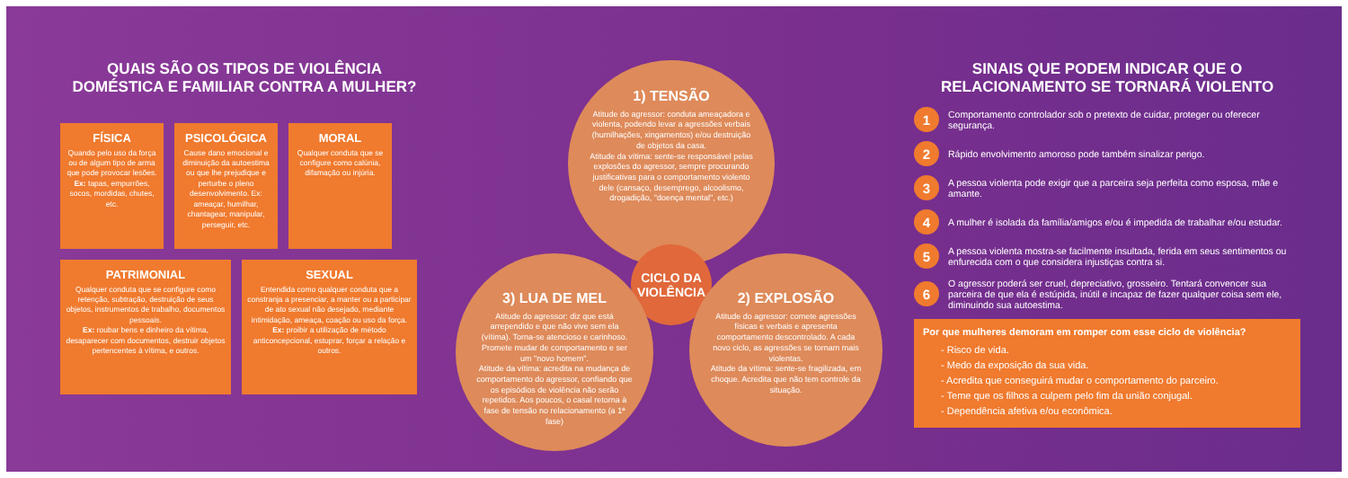QUAIS SÃO OS TIPOS DE VIOLÊNCIA DOMÉSTICA E FAMILIAR CONTRA A MULHER?
FÍSICA
Quando pelo uso da força ou de algum tipo de arma que pode provocar lesões.
Ex: tapas, empurrões, socos, mordidas, chutes, etc.
PSICOLÓGICA
Cause dano emocional e diminuição da autoestima ou que lhe prejudique e perturbe o pleno desenvolvimento. Ex: ameaçar, humilhar, chantagear, manipular, perseguir, etc.
MORAL
Qualquer conduta que se configure como calúnia, difamação ou injúria.
PATRIMONIAL
Qualquer conduta que se configure como retenção, subtração, destruição de seus objetos, instrumentos de trabalho, documentos pessoais.
Ex: roubar bens e dinheiro da vítima, desaparecer com documentos, destruir objetos pertencentes à vítima, e outros.
SEXUAL
Entendida como qualquer conduta que a constranja a presenciar, a manter ou a participar de ato sexual não desejado, mediante intimidação, ameaça, coação ou uso da força.
Ex: proibir a utilização de método anticoncepcional, estuprar, forçar a relação e outros.
1) TENSÃO
Atitude do agressor: conduta ameaçadora e violenta, podendo levar a agressões verbais (humilhações, xingamentos) e/ou destruição de objetos da casa.
Atitude da vítima: sente-se responsável pelas explosões do agressor, sempre procurando justificativas para o comportamento violento dele (cansaço, desemprego, alcoolismo, drogadição, "doença mental", etc.)
CICLO DA VIOLÊNCIA
3) LUA DE MEL
Atitude do agressor: diz que está arrependido e que não vive sem ela (vítima). Torna-se atencioso e carinhoso. Promete mudar de comportamento e ser um "novo homem".
Atitude da vítima: acredita na mudança de comportamento do agressor, confiando que os episódios de violência não serão repetidos. Aos poucos, o casal retorna à fase de tensão no relacionamento (a 1ª fase)
2) EXPLOSÃO
Atitude do agressor: comete agressões físicas e verbais e apresenta comportamento descontrolado. A cada novo ciclo, as agressões se tornam mais violentas.
Atitude da vítima: sente-se fragilizada, em choque. Acredita que não tem controle da situação.
SINAIS QUE PODEM INDICAR QUE O RELACIONAMENTO SE TORNARÁ VIOLENTO
1 Comportamento controlador sob o pretexto de cuidar, proteger ou oferecer segurança.
2 Rápido envolvimento amoroso pode também sinalizar perigo.
3 A pessoa violenta pode exigir que a parceira seja perfeita como esposa, mãe e amante.
4 A mulher é isolada da família/amigos e/ou é impedida de trabalhar e/ou estudar.
5 A pessoa violenta mostra-se facilmente insultada, ferida em seus sentimentos ou enfurecida com o que considera injustiças contra si.
6 O agressor poderá ser cruel, depreciativo, grosseiro. Tentará convencer sua parceira de que ela é estúpida, inútil e incapaz de fazer qualquer coisa sem ele, diminuindo sua autoestima.
Por que mulheres demoram em romper com esse ciclo de violência?
- Risco de vida.
- Medo da exposição da sua vida.
- Acredita que conseguirá mudar o comportamento do parceiro.
- Teme que os filhos a culpem pelo fim da união conjugal.
- Dependência afetiva e/ou econômica.